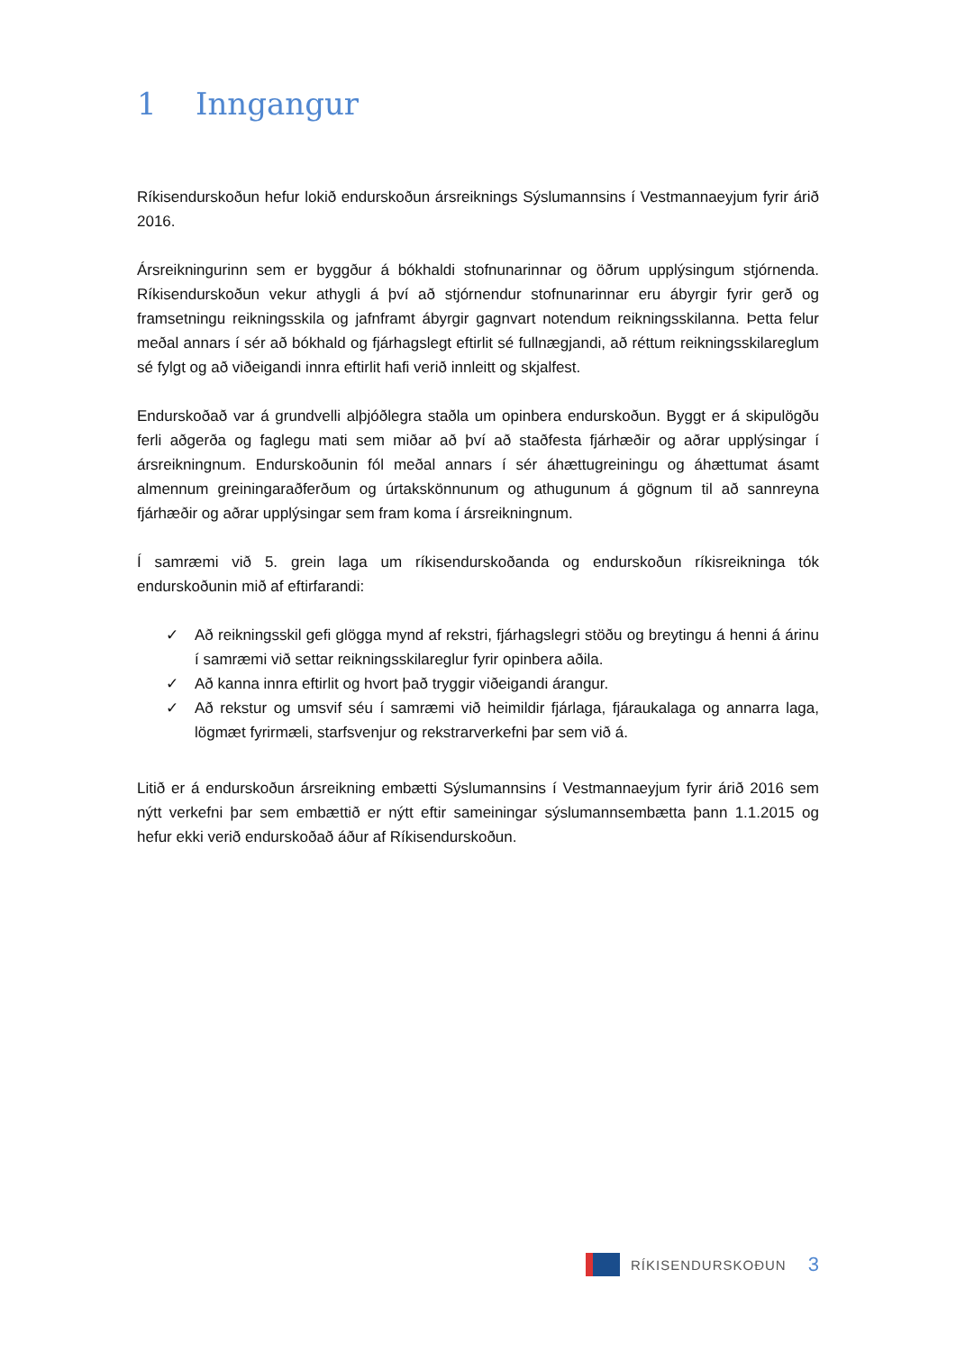1 Inngangur
Ríkisendurskoðun hefur lokið endurskoðun ársreiknings Sýslumannsins í Vestmannaeyjum fyrir árið 2016.
Ársreikningurinn sem er byggður á bókhaldi stofnunarinnar og öðrum upplýsingum stjórnenda. Ríkisendurskoðun vekur athygli á því að stjórnendur stofnunarinnar eru ábyrgir fyrir gerð og framsetningu reikningsskila og jafnframt ábyrgir gagnvart notendum reikningsskilanna. Þetta felur meðal annars í sér að bókhald og fjárhagslegt eftirlit sé fullnægjandi, að réttum reikningsskilareglum sé fylgt og að viðeigandi innra eftirlit hafi verið innleitt og skjalfest.
Endurskoðað var á grundvelli alþjóðlegra staðla um opinbera endurskoðun. Byggt er á skipulögðu ferli aðgerða og faglegu mati sem miðar að því að staðfesta fjárhæðir og aðrar upplýsingar í ársreikningnum. Endurskoðunin fól meðal annars í sér áhættugreiningu og áhættumat ásamt almennum greiningaraðferðum og úrtakskönnunum og athugunum á gögnum til að sannreyna fjárhæðir og aðrar upplýsingar sem fram koma í ársreikningnum.
Í samræmi við 5. grein laga um ríkisendurskoðanda og endurskoðun ríkisreikninga tók endurskoðunin mið af eftirfarandi:
✓ Að reikningsskil gefi glögga mynd af rekstri, fjárhagslegri stöðu og breytingu á henni á árinu í samræmi við settar reikningsskilareglur fyrir opinbera aðila.
✓ Að kanna innra eftirlit og hvort það tryggir viðeigandi árangur.
✓ Að rekstur og umsvif séu í samræmi við heimildir fjárlaga, fjáraukalaga og annarra laga, lögmæt fyrirmæli, starfsvenjur og rekstrarverkefni þar sem við á.
Litið er á endurskoðun ársreikning embætti Sýslumannsins í Vestmannaeyjum fyrir árið 2016 sem nýtt verkefni þar sem embættið er nýtt eftir sameiningar sýslumannsembætta þann 1.1.2015 og hefur ekki verið endurskoðað áður af Ríkisendurskoðun.
RÍKISENDURSKOÐUN
3